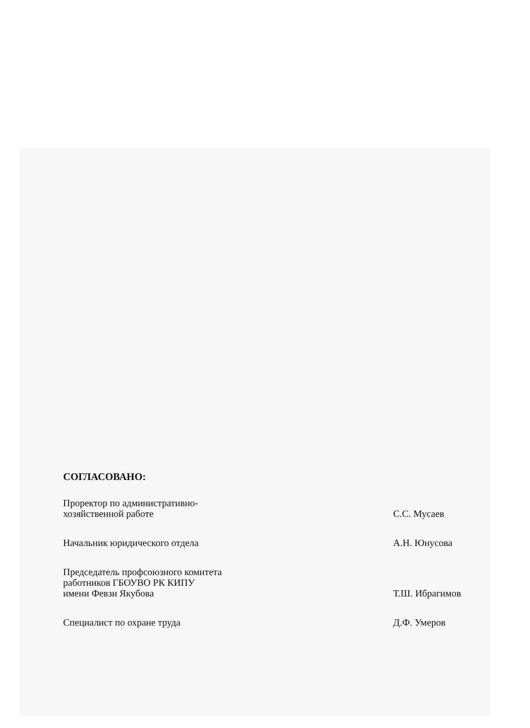СОГЛАСОВАНО:
Проректор по административно-
хозяйственной работе
С.С. Мусаев
Начальник юридического отдела
А.Н. Юнусова
Председатель профсоюзного комитета
работников ГБОУВО РК КИПУ
имени Февзи Якубова
Т.Ш. Ибрагимов
Специалист по охране труда
Д.Ф. Умеров